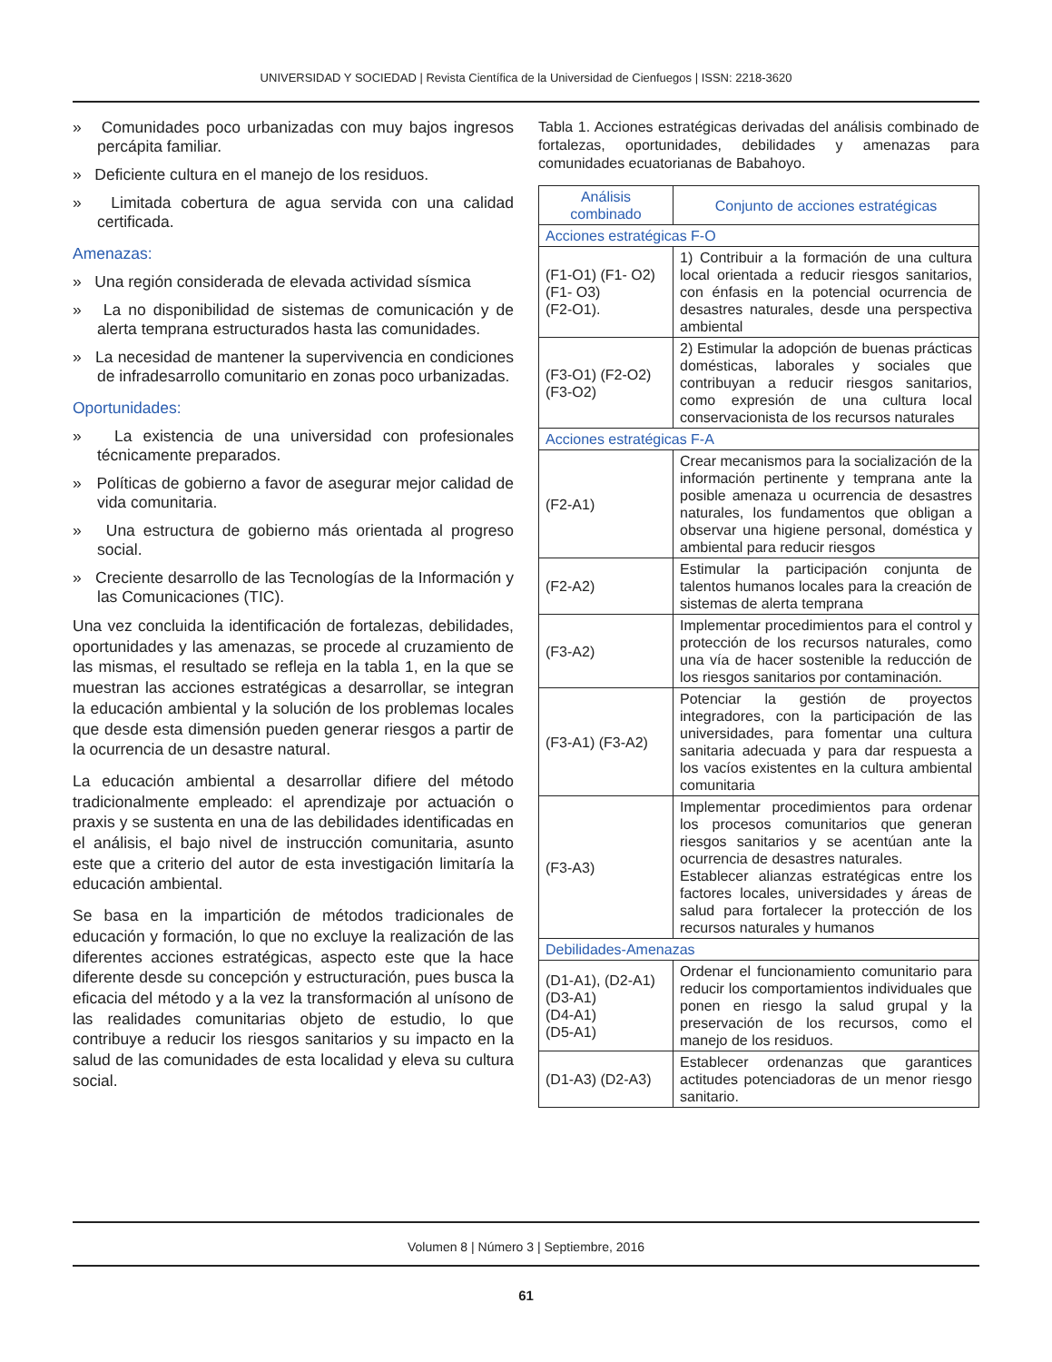UNIVERSIDAD Y SOCIEDAD | Revista Científica de la Universidad de Cienfuegos | ISSN: 2218-3620
» Comunidades poco urbanizadas con muy bajos ingresos percápita familiar.
» Deficiente cultura en el manejo de los residuos.
» Limitada cobertura de agua servida con una calidad certificada.
Amenazas:
» Una región considerada de elevada actividad sísmica
» La no disponibilidad de sistemas de comunicación y de alerta temprana estructurados hasta las comunidades.
» La necesidad de mantener la supervivencia en condiciones de infradesarrollo comunitario en zonas poco urbanizadas.
Oportunidades:
» La existencia de una universidad con profesionales técnicamente preparados.
» Políticas de gobierno a favor de asegurar mejor calidad de vida comunitaria.
» Una estructura de gobierno más orientada al progreso social.
» Creciente desarrollo de las Tecnologías de la Información y las Comunicaciones (TIC).
Una vez concluida la identificación de fortalezas, debilidades, oportunidades y las amenazas, se procede al cruzamiento de las mismas, el resultado se refleja en la tabla 1, en la que se muestran las acciones estratégicas a desarrollar, se integran la educación ambiental y la solución de los problemas locales que desde esta dimensión pueden generar riesgos a partir de la ocurrencia de un desastre natural.
La educación ambiental a desarrollar difiere del método tradicionalmente empleado: el aprendizaje por actuación o praxis y se sustenta en una de las debilidades identificadas en el análisis, el bajo nivel de instrucción comunitaria, asunto este que a criterio del autor de esta investigación limitaría la educación ambiental.
Se basa en la impartición de métodos tradicionales de educación y formación, lo que no excluye la realización de las diferentes acciones estratégicas, aspecto este que la hace diferente desde su concepción y estructuración, pues busca la eficacia del método y a la vez la transformación al unísono de las realidades comunitarias objeto de estudio, lo que contribuye a reducir los riesgos sanitarios y su impacto en la salud de las comunidades de esta localidad y eleva su cultura social.
Tabla 1. Acciones estratégicas derivadas del análisis combinado de fortalezas, oportunidades, debilidades y amenazas para comunidades ecuatorianas de Babahoyo.
| Análisis combinado | Conjunto de acciones estratégicas |
| --- | --- |
| Acciones estratégicas F-O | |
| (F1-O1) (F1- O2) (F1- O3) (F2-O1). | 1) Contribuir a la formación de una cultura local orientada a reducir riesgos sanitarios, con énfasis en la potencial ocurrencia de desastres naturales, desde una perspectiva ambiental |
| (F3-O1) (F2-O2) (F3-O2) | 2) Estimular la adopción de buenas prácticas domésticas, laborales y sociales que contribuyan a reducir riesgos sanitarios, como expresión de una cultura local conservacionista de los recursos naturales |
| Acciones estratégicas F-A | |
| (F2-A1) | Crear mecanismos para la socialización de la información pertinente y temprana ante la posible amenaza u ocurrencia de desastres naturales, los fundamentos que obligan a observar una higiene personal, doméstica y ambiental para reducir riesgos |
| (F2-A2) | Estimular la participación conjunta de talentos humanos locales para la creación de sistemas de alerta temprana |
| (F3-A2) | Implementar procedimientos para el control y protección de los recursos naturales, como una vía de hacer sostenible la reducción de los riesgos sanitarios por contaminación. |
| (F3-A1) (F3-A2) | Potenciar la gestión de proyectos integradores, con la participación de las universidades, para fomentar una cultura sanitaria adecuada y para dar respuesta a los vacíos existentes en la cultura ambiental comunitaria |
| (F3-A3) | Implementar procedimientos para ordenar los procesos comunitarios que generan riesgos sanitarios y se acentúan ante la ocurrencia de desastres naturales. Establecer alianzas estratégicas entre los factores locales, universidades y áreas de salud para fortalecer la protección de los recursos naturales y humanos |
| Debilidades-Amenazas | |
| (D1-A1), (D2-A1) (D3-A1) (D4-A1) (D5-A1) | Ordenar el funcionamiento comunitario para reducir los comportamientos individuales que ponen en riesgo la salud grupal y la preservación de los recursos, como el manejo de los residuos. |
| (D1-A3) (D2-A3) | Establecer ordenanzas que garantices actitudes potenciadoras de un menor riesgo sanitario. |
Volumen 8 | Número 3 | Septiembre, 2016
61